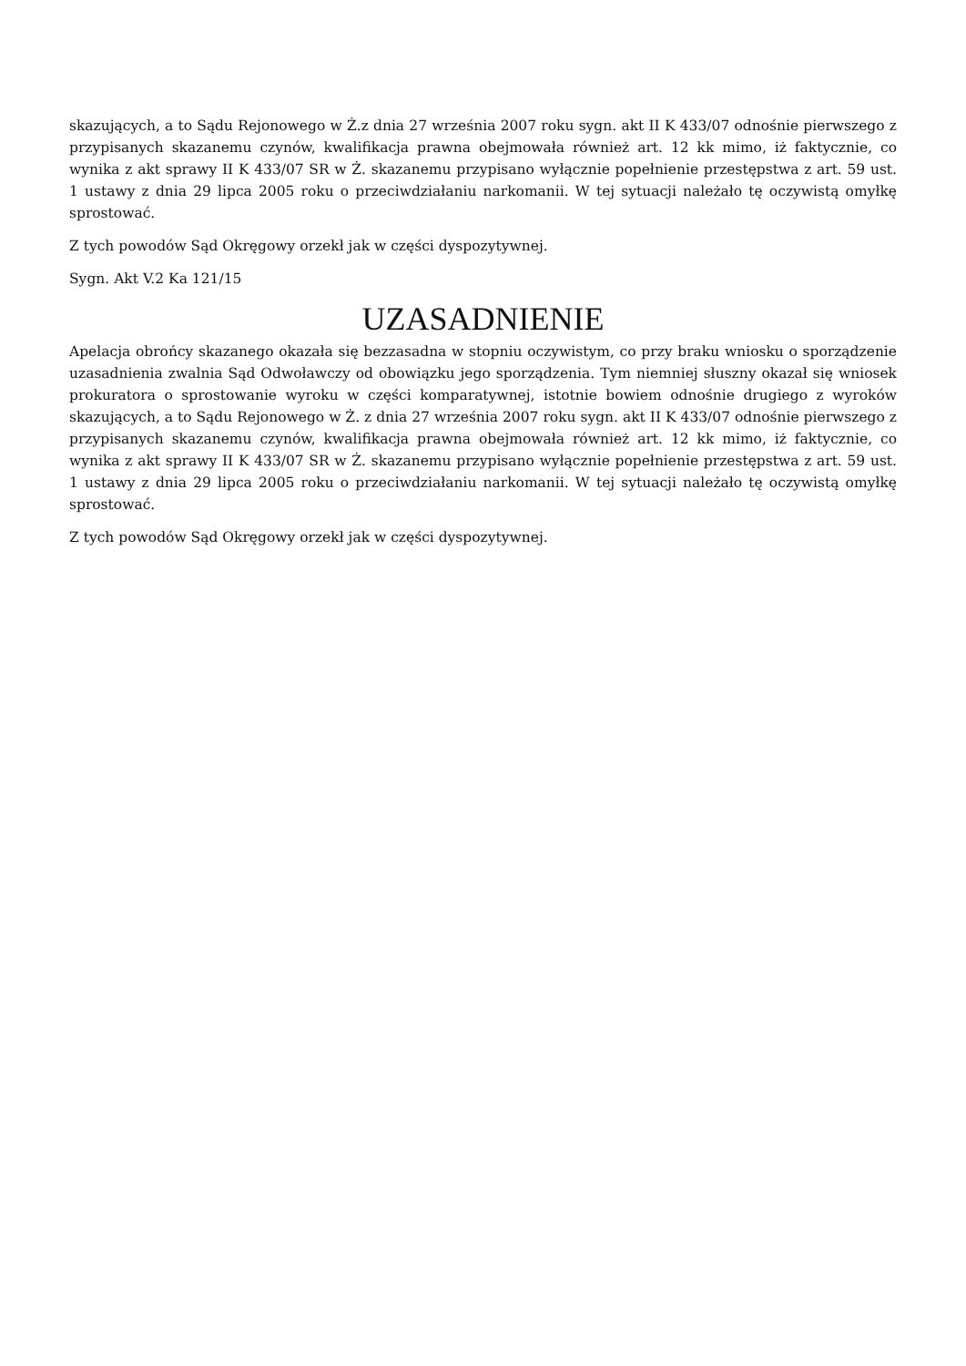skazujących, a to Sądu Rejonowego w Ż.z dnia 27 września 2007 roku sygn. akt II K 433/07 odnośnie pierwszego z przypisanych skazanemu czynów, kwalifikacja prawna obejmowała również art. 12 kk mimo, iż faktycznie, co wynika z akt sprawy II K 433/07 SR w Ż. skazanemu przypisano wyłącznie popełnienie przestępstwa z art. 59 ust. 1 ustawy z dnia 29 lipca 2005 roku o przeciwdziałaniu narkomanii. W tej sytuacji należało tę oczywistą omyłkę sprostować.
Z tych powodów Sąd Okręgowy orzekł jak w części dyspozytywnej.
Sygn. Akt V.2 Ka 121/15
UZASADNIENIE
Apelacja obrońcy skazanego okazała się bezzasadna w stopniu oczywistym, co przy braku wniosku o sporządzenie uzasadnienia zwalnia Sąd Odwoławczy od obowiązku jego sporządzenia. Tym niemniej słuszny okazał się wniosek prokuratora o sprostowanie wyroku w części komparatywnej, istotnie bowiem odnośnie drugiego z wyroków skazujących, a to Sądu Rejonowego w Ż. z dnia 27 września 2007 roku sygn. akt II K 433/07 odnośnie pierwszego z przypisanych skazanemu czynów, kwalifikacja prawna obejmowała również art. 12 kk mimo, iż faktycznie, co wynika z akt sprawy II K 433/07 SR w Ż. skazanemu przypisano wyłącznie popełnienie przestępstwa z art. 59 ust. 1 ustawy z dnia 29 lipca 2005 roku o przeciwdziałaniu narkomanii. W tej sytuacji należało tę oczywistą omyłkę sprostować.
Z tych powodów Sąd Okręgowy orzekł jak w części dyspozytywnej.